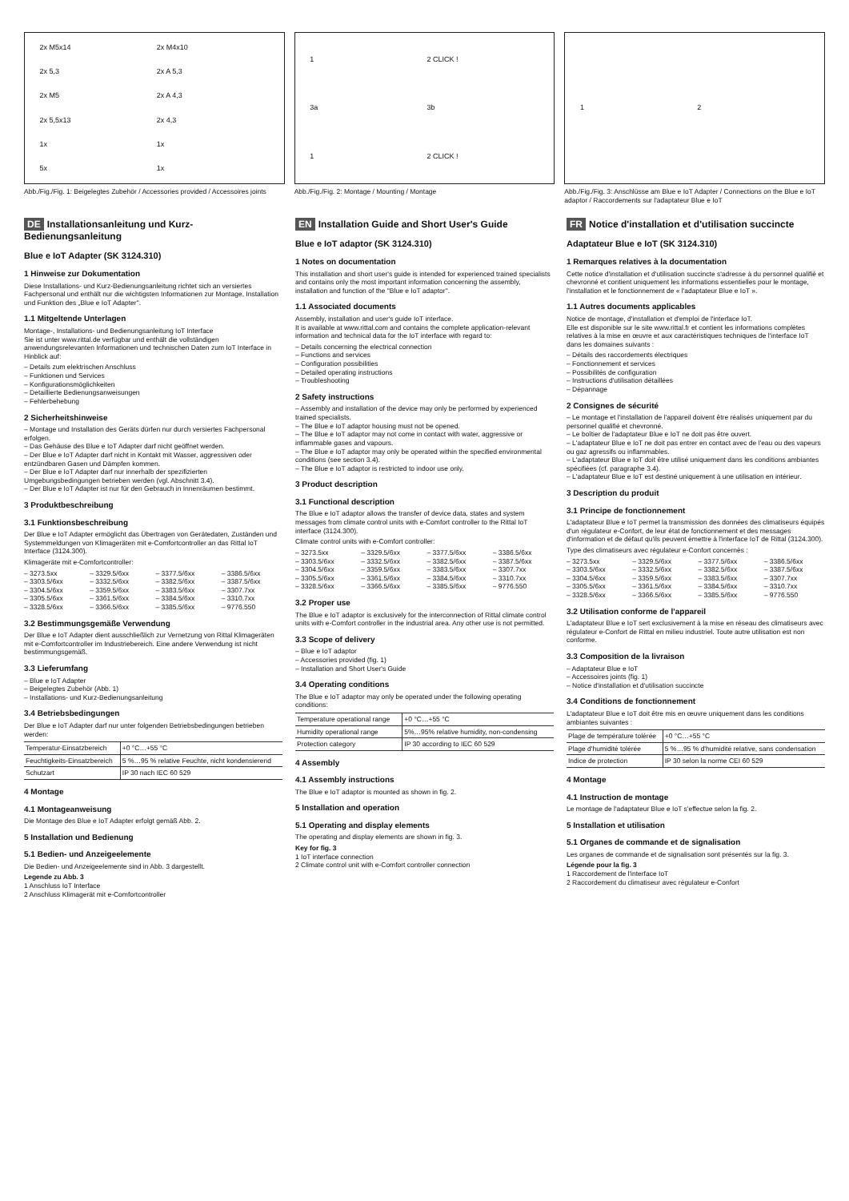2x M5x14
2x M4x10
2x 5,3
2x A 5,3
2x M5
2x A 4,3
2x 5,5x13
2x 4,3
1x
1x
5x
1x
Abb./Fig./Fig. 1: Beigelegtes Zubehör / Accessories provided / Accessoires joints
1
2 CLICK !
3a
3b
1
2 CLICK !
Abb./Fig./Fig. 2: Montage / Mounting / Montage
1
2
Abb./Fig./Fig. 3: Anschlüsse am Blue e IoT Adapter / Connections on the Blue e IoT adaptor / Raccordements sur l'adaptateur Blue e IoT
DE Installationsanleitung und Kurz-Bedienungsanleitung
Blue e IoT Adapter (SK 3124.310)
1 Hinweise zur Dokumentation
Diese Installations- und Kurz-Bedienungsanleitung richtet sich an versiertes Fachpersonal und enthält nur die wichtigsten Informationen zur Montage, Installation und Funktion des „Blue e IoT Adapter".
1.1 Mitgeltende Unterlagen
Montage-, Installations- und Bedienungsanleitung IoT Interface
Sie ist unter www.rittal.de verfügbar und enthält die vollständigen anwendungsrelevanten Informationen und technischen Daten zum IoT Interface in Hinblick auf:
– Details zum elektrischen Anschluss
– Funktionen und Services
– Konfigurationsmöglichkeiten
– Detaillierte Bedienungsanweisungen
– Fehlerbehebung
2 Sicherheitshinweise
– Montage und Installation des Geräts dürfen nur durch versiertes Fachpersonal erfolgen.
– Das Gehäuse des Blue e IoT Adapter darf nicht geöffnet werden.
– Der Blue e IoT Adapter darf nicht in Kontakt mit Wasser, aggressiven oder entzündbaren Gasen und Dämpfen kommen.
– Der Blue e IoT Adapter darf nur innerhalb der spezifizierten Umgebungsbedingungen betrieben werden (vgl. Abschnitt 3.4).
– Der Blue e IoT Adapter ist nur für den Gebrauch in Innenräumen bestimmt.
3 Produktbeschreibung
3.1 Funktionsbeschreibung
Der Blue e IoT Adapter ermöglicht das Übertragen von Gerätedaten, Zuständen und Systemmeldungen von Klimageräten mit e-Comfortcontroller an das Rittal IoT Interface (3124.300).
Klimageräte mit e-Comfortcontroller:
– 3273.5xx
– 3303.5/6xx
– 3304.5/6xx
– 3305.5/6xx
– 3328.5/6xx
– 3329.5/6xx
– 3332.5/6xx
– 3359.5/6xx
– 3361.5/6xx
– 3366.5/6xx
– 3377.5/6xx
– 3382.5/6xx
– 3383.5/6xx
– 3384.5/6xx
– 3385.5/6xx
– 3386.5/6xx
– 3387.5/6xx
– 3307.7xx
– 3310.7xx
– 9776.550
3.2 Bestimmungsgemäße Verwendung
Der Blue e IoT Adapter dient ausschließlich zur Vernetzung von Rittal Klimageräten mit e-Comfortcontroller im Industriebereich. Eine andere Verwendung ist nicht bestimmungsgemäß.
3.3 Lieferumfang
– Blue e IoT Adapter
– Beigelegtes Zubehör (Abb. 1)
– Installations- und Kurz-Bedienungsanleitung
3.4 Betriebsbedingungen
Der Blue e IoT Adapter darf nur unter folgenden Betriebsbedingungen betrieben werden:
| Temperatur-Einsatzbereich | +0 °C…+55 °C |
| Feuchtigkeits-Einsatzbereich | 5 %…95 % relative Feuchte, nicht kondensierend |
| Schutzart | IP 30 nach IEC 60 529 |
4 Montage
4.1 Montageanweisung
Die Montage des Blue e IoT Adapter erfolgt gemäß Abb. 2.
5 Installation und Bedienung
5.1 Bedien- und Anzeigeelemente
Die Bedien- und Anzeigeelemente sind in Abb. 3 dargestellt.
Legende zu Abb. 3
1 Anschluss IoT Interface
2 Anschluss Klimagerät mit e-Comfortcontroller
EN Installation Guide and Short User's Guide
Blue e IoT adaptor (SK 3124.310)
1 Notes on documentation
This installation and short user's guide is intended for experienced trained specialists and contains only the most important information concerning the assembly, installation and function of the "Blue e IoT adaptor".
1.1 Associated documents
Assembly, installation and user's guide IoT interface.
It is available at www.rittal.com and contains the complete application-relevant information and technical data for the IoT interface with regard to:
– Details concerning the electrical connection
– Functions and services
– Configuration possibilities
– Detailed operating instructions
– Troubleshooting
2 Safety instructions
– Assembly and installation of the device may only be performed by experienced trained specialists.
– The Blue e IoT adaptor housing must not be opened.
– The Blue e IoT adaptor may not come in contact with water, aggressive or inflammable gases and vapours.
– The Blue e IoT adaptor may only be operated within the specified environmental conditions (see section 3.4).
– The Blue e IoT adaptor is restricted to indoor use only.
3 Product description
3.1 Functional description
The Blue e IoT adaptor allows the transfer of device data, states and system messages from climate control units with e-Comfort controller to the Rittal IoT interface (3124.300).
Climate control units with e-Comfort controller:
– 3273.5xx
– 3303.5/6xx
– 3304.5/6xx
– 3305.5/6xx
– 3328.5/6xx
– 3329.5/6xx
– 3332.5/6xx
– 3359.5/6xx
– 3361.5/6xx
– 3366.5/6xx
– 3377.5/6xx
– 3382.5/6xx
– 3383.5/6xx
– 3384.5/6xx
– 3385.5/6xx
– 3386.5/6xx
– 3387.5/6xx
– 3307.7xx
– 3310.7xx
– 9776.550
3.2 Proper use
The Blue e IoT adaptor is exclusively for the interconnection of Rittal climate control units with e-Comfort controller in the industrial area. Any other use is not permitted.
3.3 Scope of delivery
– Blue e IoT adaptor
– Accessories provided (fig. 1)
– Installation and Short User's Guide
3.4 Operating conditions
The Blue e IoT adaptor may only be operated under the following operating conditions:
| Temperature operational range | +0 °C…+55 °C |
| Humidity operational range | 5%…95% relative humidity, non-condensing |
| Protection category | IP 30 according to IEC 60 529 |
4 Assembly
4.1 Assembly instructions
The Blue e IoT adaptor is mounted as shown in fig. 2.
5 Installation and operation
5.1 Operating and display elements
The operating and display elements are shown in fig. 3.
Key for fig. 3
1 IoT interface connection
2 Climate control unit with e-Comfort controller connection
FR Notice d'installation et d'utilisation succincte
Adaptateur Blue e IoT (SK 3124.310)
1 Remarques relatives à la documentation
Cette notice d'installation et d'utilisation succincte s'adresse à du personnel qualifié et chevronné et contient uniquement les informations essentielles pour le montage, l'installation et le fonctionnement de « l'adaptateur Blue e IoT ».
1.1 Autres documents applicables
Notice de montage, d'installation et d'emploi de l'interface IoT.
Elle est disponible sur le site www.rittal.fr et contient les informations complètes relatives à la mise en œuvre et aux caractéristiques techniques de l'interface IoT dans les domaines suivants :
– Détails des raccordements électriques
– Fonctionnement et services
– Possibilités de configuration
– Instructions d'utilisation détaillées
– Dépannage
2 Consignes de sécurité
– Le montage et l'installation de l'appareil doivent être réalisés uniquement par du personnel qualifié et chevronné.
– Le boîtier de l'adaptateur Blue e IoT ne doit pas être ouvert.
– L'adaptateur Blue e IoT ne doit pas entrer en contact avec de l'eau ou des vapeurs ou gaz agressifs ou inflammables.
– L'adaptateur Blue e IoT doit être utilisé uniquement dans les conditions ambiantes spécifiées (cf. paragraphe 3.4).
– L'adaptateur Blue e IoT est destiné uniquement à une utilisation en intérieur.
3 Description du produit
3.1 Principe de fonctionnement
L'adaptateur Blue e IoT permet la transmission des données des climatiseurs équipés d'un régulateur e-Confort, de leur état de fonctionnement et des messages d'information et de défaut qu'ils peuvent émettre à l'interface IoT de Rittal (3124.300).
Type des climatiseurs avec régulateur e-Confort concernés :
– 3273.5xx
– 3303.5/6xx
– 3304.5/6xx
– 3305.5/6xx
– 3328.5/6xx
– 3329.5/6xx
– 3332.5/6xx
– 3359.5/6xx
– 3361.5/6xx
– 3366.5/6xx
– 3377.5/6xx
– 3382.5/6xx
– 3383.5/6xx
– 3384.5/6xx
– 3385.5/6xx
– 3386.5/6xx
– 3387.5/6xx
– 3307.7xx
– 3310.7xx
– 9776.550
3.2 Utilisation conforme de l'appareil
L'adaptateur Blue e IoT sert exclusivement à la mise en réseau des climatiseurs avec régulateur e-Confort de Rittal en milieu industriel. Toute autre utilisation est non conforme.
3.3 Composition de la livraison
– Adaptateur Blue e IoT
– Accessoires joints (fig. 1)
– Notice d'installation et d'utilisation succincte
3.4 Conditions de fonctionnement
L'adaptateur Blue e IoT doit être mis en œuvre uniquement dans les conditions ambiantes suivantes :
| Plage de température tolérée | +0 °C…+55 °C |
| Plage d'humidité tolérée | 5 %…95 % d'humidité relative, sans condensation |
| Indice de protection | IP 30 selon la norme CEI 60 529 |
4 Montage
4.1 Instruction de montage
Le montage de l'adaptateur Blue e IoT s'effectue selon la fig. 2.
5 Installation et utilisation
5.1 Organes de commande et de signalisation
Les organes de commande et de signalisation sont présentés sur la fig. 3.
Légende pour la fig. 3
1 Raccordement de l'interface IoT
2 Raccordement du climatiseur avec régulateur e-Confort